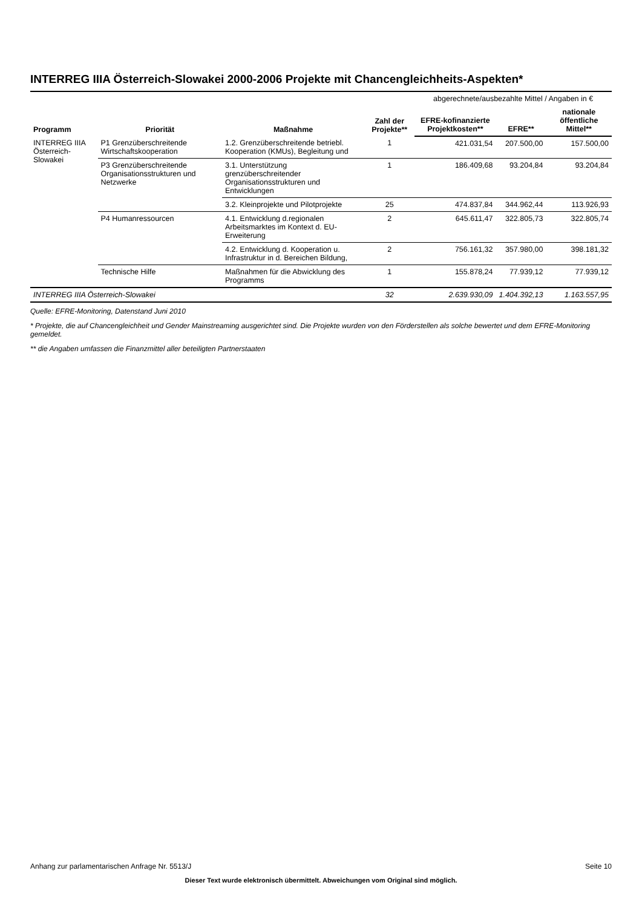INTERREG IIIA Österreich-Slowakei 2000-2006 Projekte mit Chancengleichheits-Aspekten*
| Programm | Priorität | Maßnahme | Zahl der Projekte** | abgerechnete/ausbezahlte Mittel / Angaben in € | | |
| --- | --- | --- | --- | --- | --- | --- |
| | | | | EFRE-kofinanzierte Projektkosten** | EFRE** | nationale öffentliche Mittel** |
| INTERREG IIIA Österreich-Slowakei | P1 Grenzüberschreitende Wirtschaftskooperation | 1.2. Grenzüberschreitende betriebl. Kooperation (KMUs), Begleitung und | 1 | 421.031,54 | 207.500,00 | 157.500,00 |
| | P3 Grenzüberschreitende Organisationsstrukturen und Netzwerke | 3.1. Unterstützung grenzüberschreitender Organisationsstrukturen und Entwicklungen | 1 | 186.409,68 | 93.204,84 | 93.204,84 |
| | | 3.2. Kleinprojekte und Pilotprojekte | 25 | 474.837,84 | 344.962,44 | 113.926,93 |
| | P4 Humanressourcen | 4.1. Entwicklung d.regionalen Arbeitsmarktes im Kontext d. EU-Erweiterung | 2 | 645.611,47 | 322.805,73 | 322.805,74 |
| | | 4.2. Entwicklung d. Kooperation u. Infrastruktur in d. Bereichen Bildung, | 2 | 756.161,32 | 357.980,00 | 398.181,32 |
| | Technische Hilfe | Maßnahmen für die Abwicklung des Programms | 1 | 155.878,24 | 77.939,12 | 77.939,12 |
| INTERREG IIIA Österreich-Slowakei | | | 32 | 2.639.930,09 | 1.404.392,13 | 1.163.557,95 |
Quelle: EFRE-Monitoring, Datenstand Juni 2010
* Projekte, die auf Chancengleichheit und Gender Mainstreaming ausgerichtet sind. Die Projekte wurden von den Förderstellen als solche bewertet und dem EFRE-Monitoring gemeldet.
** die Angaben umfassen die Finanzmittel aller beteiligten Partnerstaaten
Anhang zur parlamentarischen Anfrage Nr. 5513/J Seite 10
Dieser Text wurde elektronisch übermittelt. Abweichungen vom Original sind möglich.